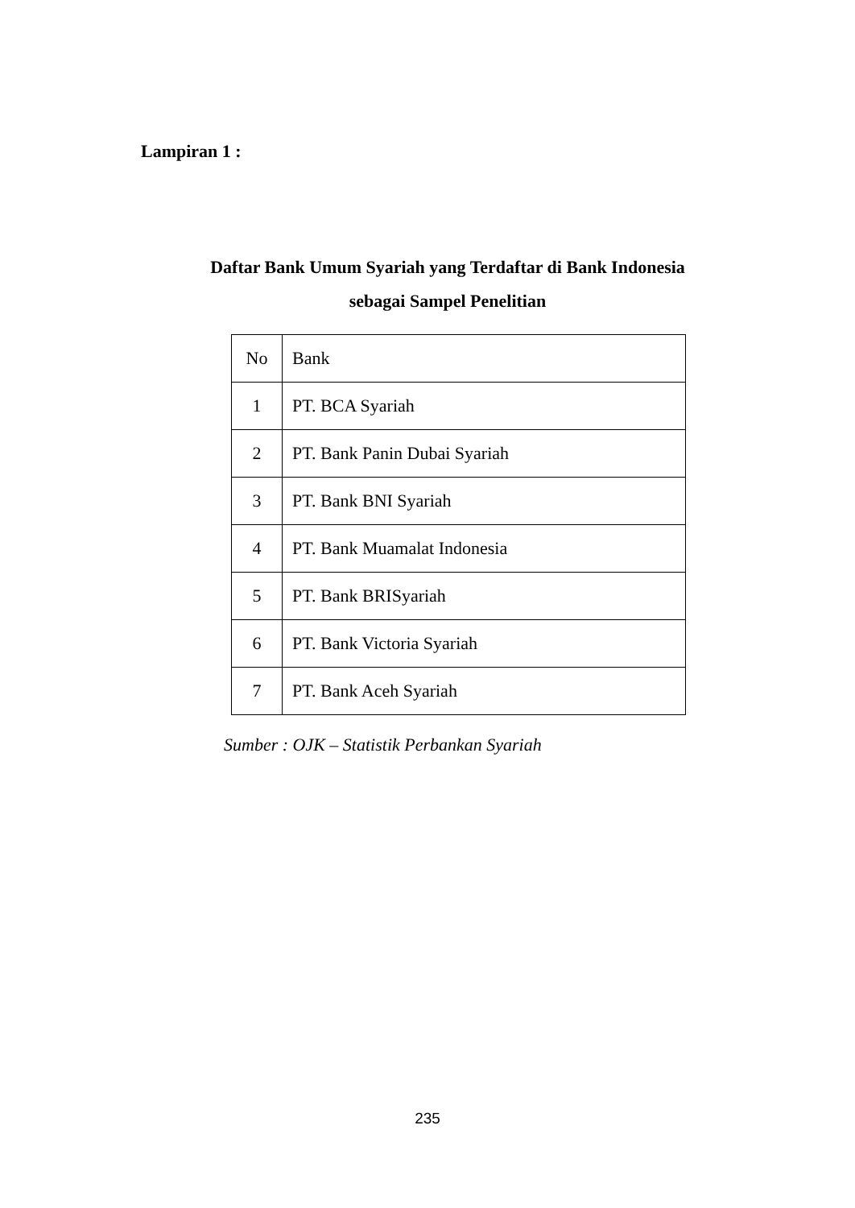Lampiran 1 :
Daftar Bank Umum Syariah yang Terdaftar di Bank Indonesia
sebagai Sampel Penelitian
| No | Bank |
| 1 | PT. BCA Syariah |
| 2 | PT. Bank Panin Dubai Syariah |
| 3 | PT. Bank BNI Syariah |
| 4 | PT. Bank Muamalat Indonesia |
| 5 | PT. Bank BRISyariah |
| 6 | PT. Bank Victoria Syariah |
| 7 | PT. Bank Aceh Syariah |
Sumber : OJK – Statistik Perbankan Syariah
235